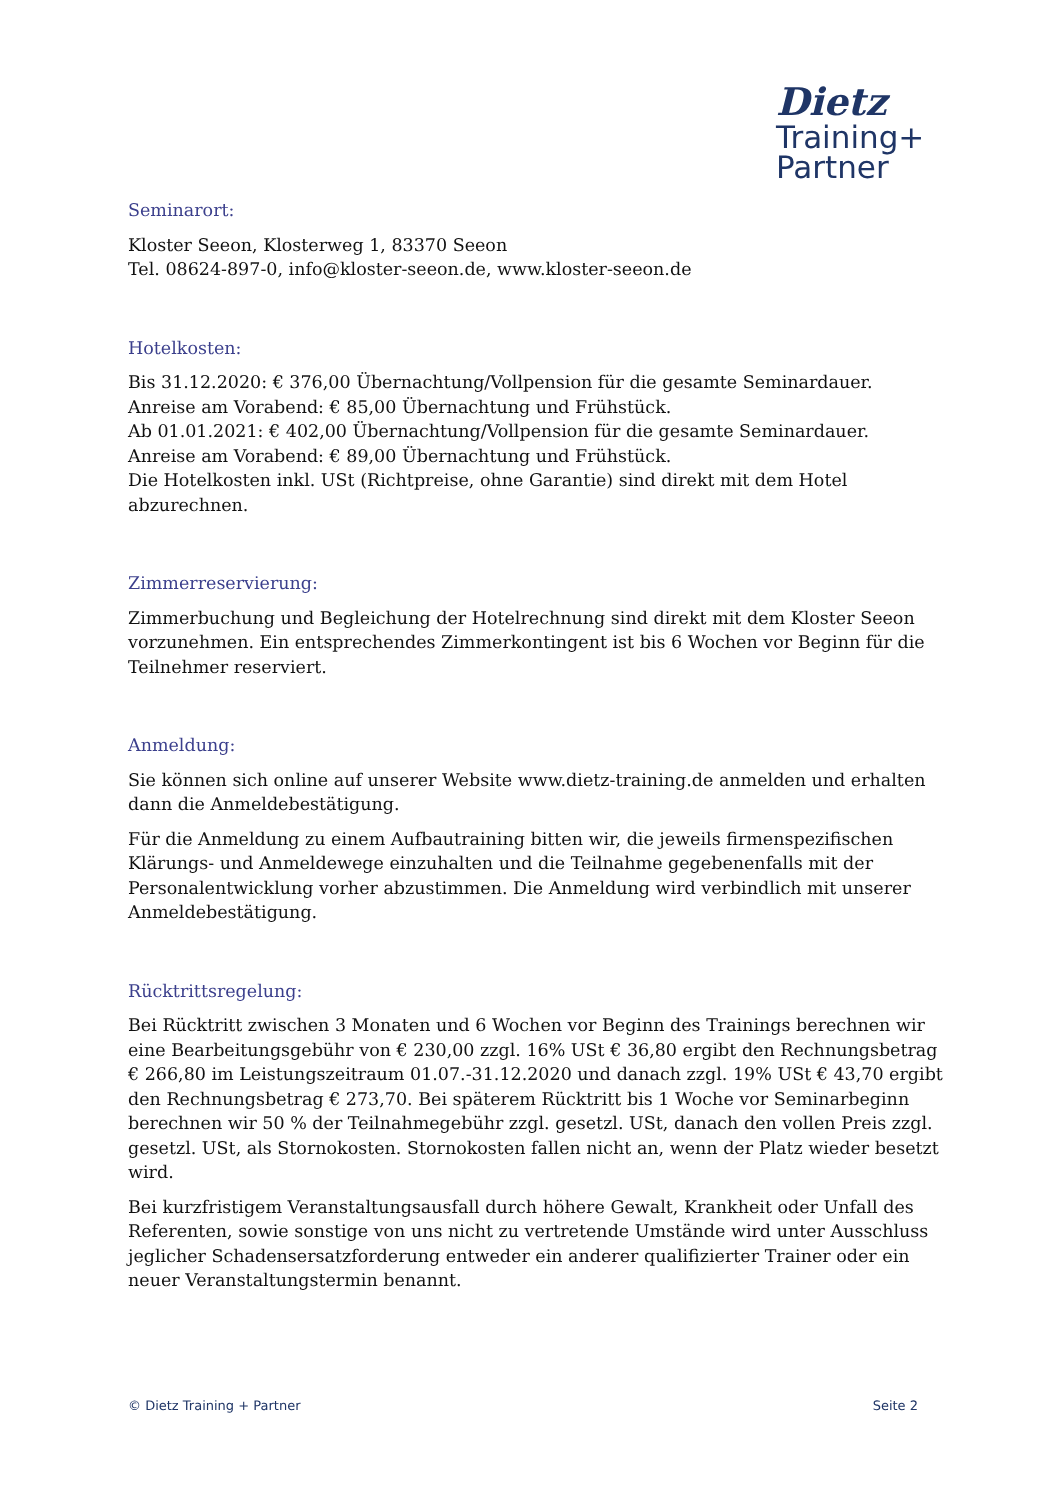Dietz
Training+
Partner
Seminarort:
Kloster Seeon, Klosterweg 1, 83370 Seeon
Tel. 08624-897-0, info@kloster-seeon.de, www.kloster-seeon.de
Hotelkosten:
Bis 31.12.2020: € 376,00 Übernachtung/Vollpension für die gesamte Seminardauer.
Anreise am Vorabend: € 85,00 Übernachtung und Frühstück.
Ab 01.01.2021: € 402,00 Übernachtung/Vollpension für die gesamte Seminardauer.
Anreise am Vorabend: € 89,00 Übernachtung und Frühstück.
Die Hotelkosten inkl. USt (Richtpreise, ohne Garantie) sind direkt mit dem Hotel abzurechnen.
Zimmerreservierung:
Zimmerbuchung und Begleichung der Hotelrechnung sind direkt mit dem Kloster Seeon vorzunehmen. Ein entsprechendes Zimmerkontingent ist bis 6 Wochen vor Beginn für die Teilnehmer reserviert.
Anmeldung:
Sie können sich online auf unserer Website www.dietz-training.de anmelden und erhalten dann die Anmeldebestätigung.
Für die Anmeldung zu einem Aufbautraining bitten wir, die jeweils firmenspezifischen Klärungs- und Anmeldewege einzuhalten und die Teilnahme gegebenenfalls mit der Personalentwicklung vorher abzustimmen. Die Anmeldung wird verbindlich mit unserer Anmeldebestätigung.
Rücktrittsregelung:
Bei Rücktritt zwischen 3 Monaten und 6 Wochen vor Beginn des Trainings berechnen wir eine Bearbeitungsgebühr von € 230,00 zzgl. 16% USt € 36,80 ergibt den Rechnungsbetrag € 266,80 im Leistungszeitraum 01.07.-31.12.2020 und danach zzgl. 19% USt € 43,70 ergibt den Rechnungsbetrag € 273,70. Bei späterem Rücktritt bis 1 Woche vor Seminarbeginn berechnen wir 50 % der Teilnahmegebühr zzgl. gesetzl. USt, danach den vollen Preis zzgl. gesetzl. USt, als Stornokosten. Stornokosten fallen nicht an, wenn der Platz wieder besetzt wird.
Bei kurzfristigem Veranstaltungsausfall durch höhere Gewalt, Krankheit oder Unfall des Referenten, sowie sonstige von uns nicht zu vertretende Umstände wird unter Ausschluss jeglicher Schadensersatzforderung entweder ein anderer qualifizierter Trainer oder ein neuer Veranstaltungstermin benannt.
© Dietz Training + Partner Seite 2